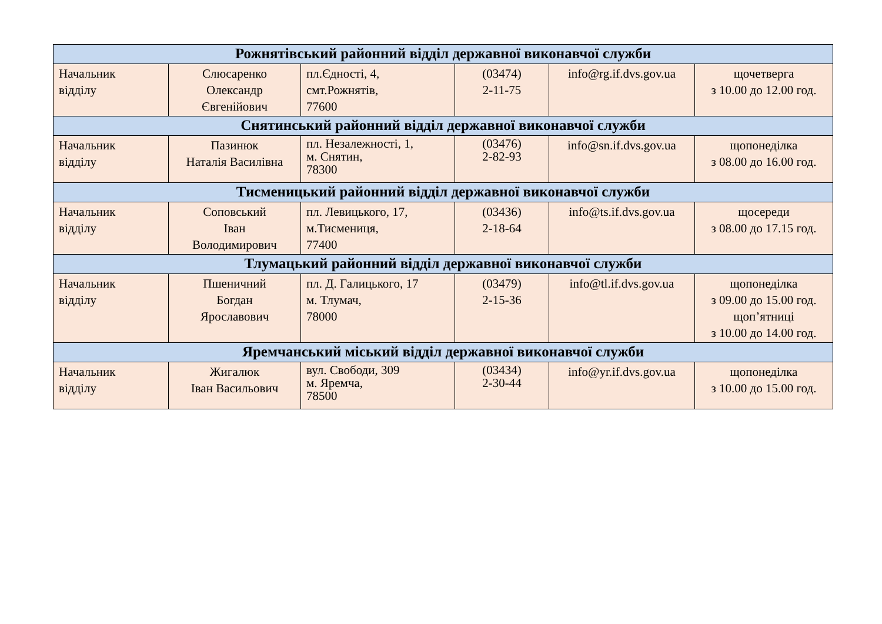| Рожнятівський районний відділ державної виконавчої служби | | | | | |
| --- | --- | --- | --- | --- | --- |
| Начальник відділу | Слюсаренко Олександр Євгенійович | пл.Єдності, 4, смт.Рожнятів, 77600 | (03474) 2-11-75 | info@rg.if.dvs.gov.ua | щочетверга з 10.00 до 12.00 год. |
| Снятинський районний відділ державної виконавчої служби | | | | | |
| Начальник відділу | Пазинюк Наталія Василівна | пл. Незалежності, 1, м. Снятин, 78300 | (03476) 2-82-93 | info@sn.if.dvs.gov.ua | щопонеділка з 08.00 до 16.00 год. |
| Тисменицький районний відділ державної виконавчої служби | | | | | |
| Начальник відділу | Соповський Іван Володимирович | пл. Левицького, 17, м.Тисмениця, 77400 | (03436) 2-18-64 | info@ts.if.dvs.gov.ua | щосереди з 08.00 до 17.15 год. |
| Тлумацький районний відділ державної виконавчої служби | | | | | |
| Начальник відділу | Пшеничний Богдан Ярославович | пл. Д. Галицького, 17 м. Тлумач, 78000 | (03479) 2-15-36 | info@tl.if.dvs.gov.ua | щопонеділка з 09.00 до 15.00 год. щоп’ятниці з 10.00 до 14.00 год. |
| Яремчанський міський відділ державної виконавчої служби | | | | | |
| Начальник відділу | Жигалюк Іван Васильович | вул. Свободи, 309 м. Яремча, 78500 | (03434) 2-30-44 | info@yr.if.dvs.gov.ua | щопонеділка з 10.00 до 15.00 год. |